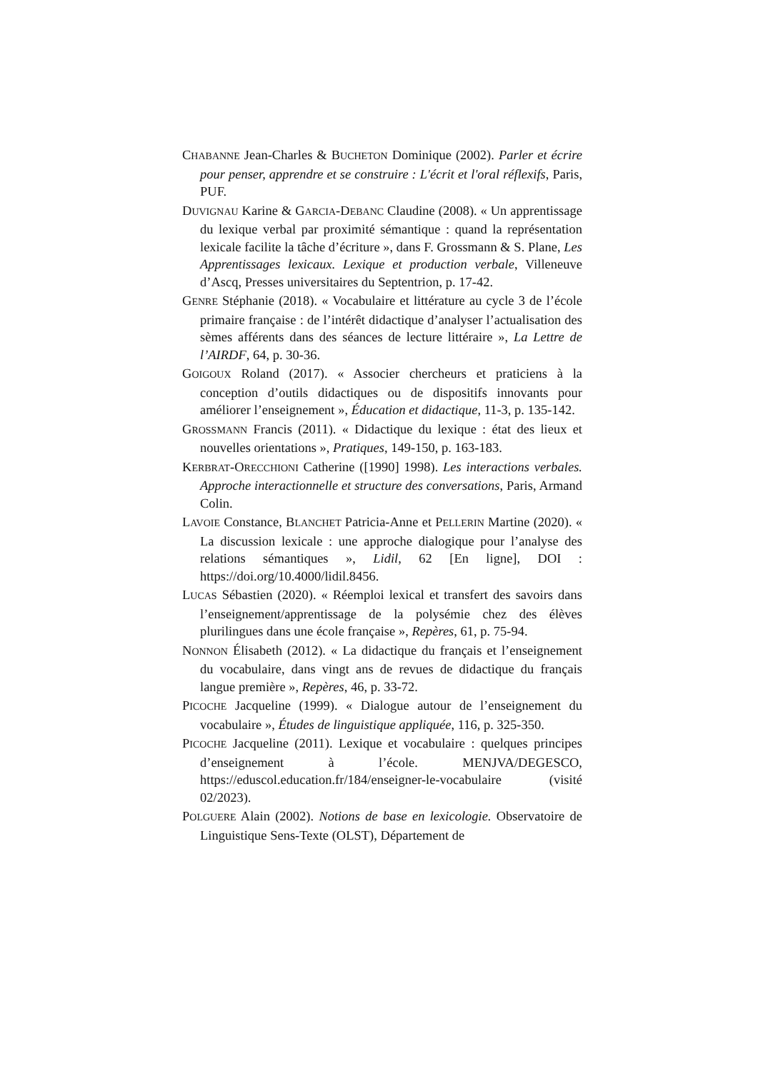CHABANNE Jean-Charles & BUCHETON Dominique (2002). Parler et écrire pour penser, apprendre et se construire : L'écrit et l'oral réflexifs, Paris, PUF.
DUVIGNAU Karine & GARCIA-DEBANC Claudine (2008). « Un apprentissage du lexique verbal par proximité sémantique : quand la représentation lexicale facilite la tâche d’écriture », dans F. Grossmann & S. Plane, Les Apprentissages lexicaux. Lexique et production verbale, Villeneuve d’Ascq, Presses universitaires du Septentrion, p. 17-42.
GENRE Stéphanie (2018). « Vocabulaire et littérature au cycle 3 de l’école primaire française : de l’intérêt didactique d’analyser l’actualisation des sèmes afférents dans des séances de lecture littéraire », La Lettre de l’AIRDF, 64, p. 30-36.
GOIGOUX Roland (2017). « Associer chercheurs et praticiens à la conception d’outils didactiques ou de dispositifs innovants pour améliorer l’enseignement », Éducation et didactique, 11-3, p. 135-142.
GROSSMANN Francis (2011). « Didactique du lexique : état des lieux et nouvelles orientations », Pratiques, 149-150, p. 163-183.
KERBRAT-ORECCHIONI Catherine ([1990] 1998). Les interactions verbales. Approche interactionnelle et structure des conversations, Paris, Armand Colin.
LAVOIE Constance, BLANCHET Patricia-Anne et PELLERIN Martine (2020). « La discussion lexicale : une approche dialogique pour l’analyse des relations sémantiques », Lidil, 62 [En ligne], DOI : https://doi.org/10.4000/lidil.8456.
LUCAS Sébastien (2020). « Réemploi lexical et transfert des savoirs dans l’enseignement/apprentissage de la polysémie chez des élèves plurilingues dans une école française », Repères, 61, p. 75-94.
NONNON Élisabeth (2012). « La didactique du français et l’enseignement du vocabulaire, dans vingt ans de revues de didactique du français langue première », Repères, 46, p. 33-72.
PICOCHE Jacqueline (1999). « Dialogue autour de l’enseignement du vocabulaire », Études de linguistique appliquée, 116, p. 325-350.
PICOCHE Jacqueline (2011). Lexique et vocabulaire : quelques principes d’enseignement à l’école. MENJVA/DEGESCO, https://eduscol.education.fr/184/enseigner-le-vocabulaire (visité 02/2023).
POLGUERE Alain (2002). Notions de base en lexicologie. Observatoire de Linguistique Sens-Texte (OLST), Département de